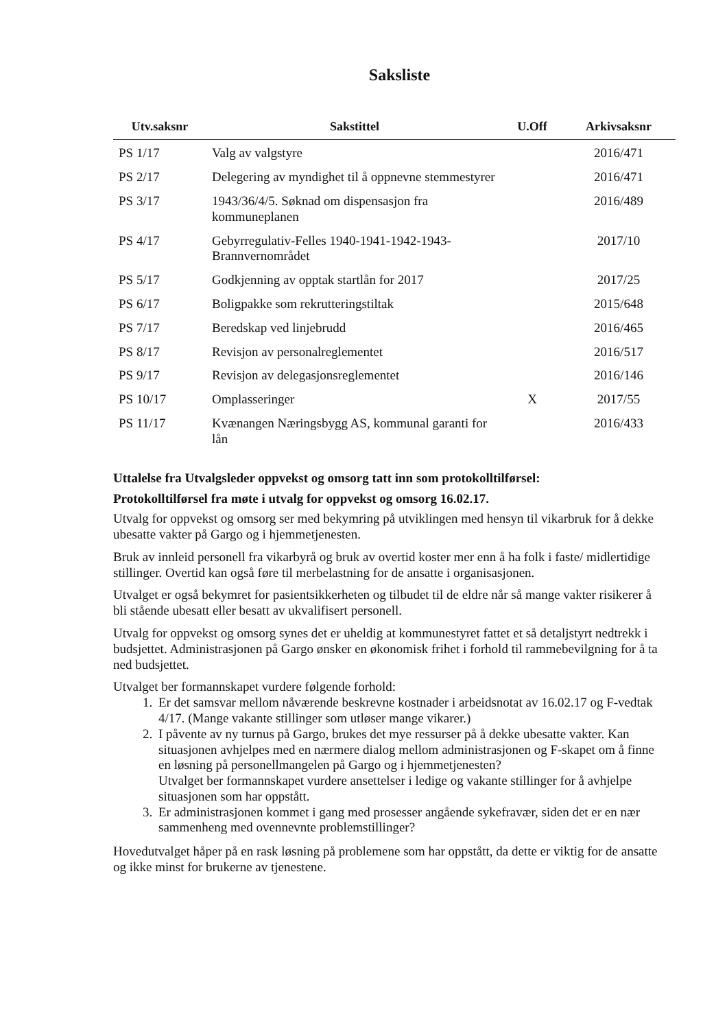Saksliste
| Utv.saksnr | Sakstittel | U.Off | Arkivsaksnr |
| --- | --- | --- | --- |
| PS 1/17 | Valg av valgstyre | | 2016/471 |
| PS 2/17 | Delegering av myndighet til å oppnevne stemmestyrer | | 2016/471 |
| PS 3/17 | 1943/36/4/5. Søknad om dispensasjon fra kommuneplanen | | 2016/489 |
| PS 4/17 | Gebyrregulativ-Felles 1940-1941-1942-1943-Brannvernområdet | | 2017/10 |
| PS 5/17 | Godkjenning av opptak startlån for 2017 | | 2017/25 |
| PS 6/17 | Boligpakke som rekrutteringstiltak | | 2015/648 |
| PS 7/17 | Beredskap ved linjebrudd | | 2016/465 |
| PS 8/17 | Revisjon av personalreglementet | | 2016/517 |
| PS 9/17 | Revisjon av delegasjonsreglementet | | 2016/146 |
| PS 10/17 | Omplasseringer | X | 2017/55 |
| PS 11/17 | Kvænangen Næringsbygg AS, kommunal garanti for lån | | 2016/433 |
Uttalelse fra Utvalgsleder oppvekst og omsorg tatt inn som protokolltilførsel:
Protokolltilførsel fra møte i utvalg for oppvekst og omsorg 16.02.17.
Utvalg for oppvekst og omsorg ser med bekymring på utviklingen med hensyn til vikarbruk for å dekke ubesatte vakter på Gargo og i hjemmetjenesten.
Bruk av innleid personell fra vikarbyrå og bruk av overtid koster mer enn å ha folk i faste/ midlertidige stillinger. Overtid kan også føre til merbelastning for de ansatte i organisasjonen.
Utvalget er også bekymret for pasientsikkerheten og tilbudet til de eldre når så mange vakter risikerer å bli stående ubesatt eller besatt av ukvalifisert personell.
Utvalg for oppvekst og omsorg synes det er uheldig at kommunestyret fattet et så detaljstyrt nedtrekk i budsjettet. Administrasjonen på Gargo ønsker en økonomisk frihet i forhold til rammebevilgning for å ta ned budsjettet.
Utvalget ber formannskapet vurdere følgende forhold:
1. Er det samsvar mellom nåværende beskrevne kostnader i arbeidsnotat av 16.02.17 og F-vedtak 4/17. (Mange vakante stillinger som utløser mange vikarer.)
2. I påvente av ny turnus på Gargo, brukes det mye ressurser på å dekke ubesatte vakter. Kan situasjonen avhjelpes med en nærmere dialog mellom administrasjonen og F-skapet om å finne en løsning på personellmangelen på Gargo og i hjemmetjenesten?
Utvalget ber formannskapet vurdere ansettelser i ledige og vakante stillinger for å avhjelpe situasjonen som har oppstått.
3. Er administrasjonen kommet i gang med prosesser angående sykefravær, siden det er en nær sammenheng med ovennevnte problemstillinger?
Hovedutvalget håper på en rask løsning på problemene som har oppstått, da dette er viktig for de ansatte og ikke minst for brukerne av tjenestene.